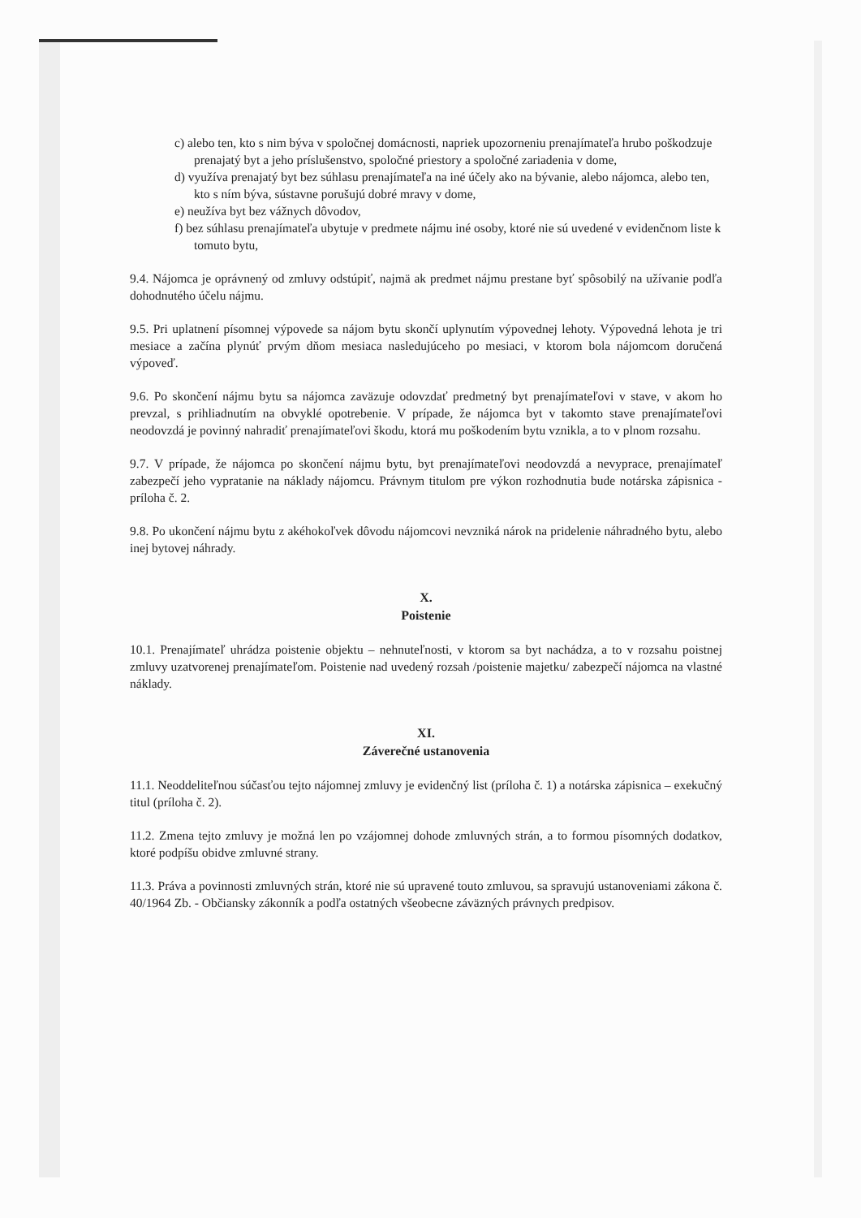c) alebo ten, kto s nim býva v spoločnej domácnosti, napriek upozorneniu prenajímateľa hrubo poškodzuje prenajatý byt a jeho príslušenstvo, spoločné priestory a spoločné zariadenia v dome,
d) využíva prenajatý byt bez súhlasu prenajímateľa na iné účely ako na bývanie, alebo nájomca, alebo ten, kto s ním býva, sústavne porušujú dobré mravy v dome,
e) neužíva byt bez vážnych dôvodov,
f) bez súhlasu prenajímateľa ubytuje v predmete nájmu iné osoby, ktoré nie sú uvedené v evidenčnom liste k tomuto bytu,
9.4. Nájomca je oprávnený od zmluvy odstúpiť, najmä ak predmet nájmu prestane byť spôsobilý na užívanie podľa dohodnutého účelu nájmu.
9.5. Pri uplatnení písomnej výpovede sa nájom bytu skončí uplynutím výpovednej lehoty. Výpovedná lehota je tri mesiace a začína plynúť prvým dňom mesiaca nasledujúceho po mesiaci, v ktorom bola nájomcom doručená výpoveď.
9.6. Po skončení nájmu bytu sa nájomca zaväzuje odovzdať predmetný byt prenajímateľovi v stave, v akom ho prevzal, s prihliadnutím na obvyklé opotrebenie. V prípade, že nájomca byt v takomto stave prenajímateľovi neodovzdá je povinný nahradiť prenajímateľovi škodu, ktorá mu poškodením bytu vznikla, a to v plnom rozsahu.
9.7. V prípade, že nájomca po skončení nájmu bytu, byt prenajímateľovi neodovzdá a nevyprace, prenajímateľ zabezpečí jeho vypratanie na náklady nájomcu. Právnym titulom pre výkon rozhodnutia bude notárska zápisnica - príloha č. 2.
9.8. Po ukončení nájmu bytu z akéhokoľvek dôvodu nájomcovi nevzniká nárok na pridelenie náhradného bytu, alebo inej bytovej náhrady.
X.
Poistenie
10.1. Prenajímateľ uhrádza poistenie objektu – nehnuteľnosti, v ktorom sa byt nachádza, a to v rozsahu poistnej zmluvy uzatvorenej prenajímateľom. Poistenie nad uvedený rozsah /poistenie majetku/ zabezpečí nájomca na vlastné náklady.
XI.
Záverečné ustanovenia
11.1. Neoddeliteľnou súčasťou tejto nájomnej zmluvy je evidenčný list (príloha č. 1) a notárska zápisnica – exekučný titul (príloha č. 2).
11.2. Zmena tejto zmluvy je možná len po vzájomnej dohode zmluvných strán, a to formou písomných dodatkov, ktoré podpíšu obidve zmluvné strany.
11.3. Práva a povinnosti zmluvných strán, ktoré nie sú upravené touto zmluvou, sa spravujú ustanoveniami zákona č. 40/1964 Zb. - Občiansky zákonník a podľa ostatných všeobecne záväzných právnych predpisov.